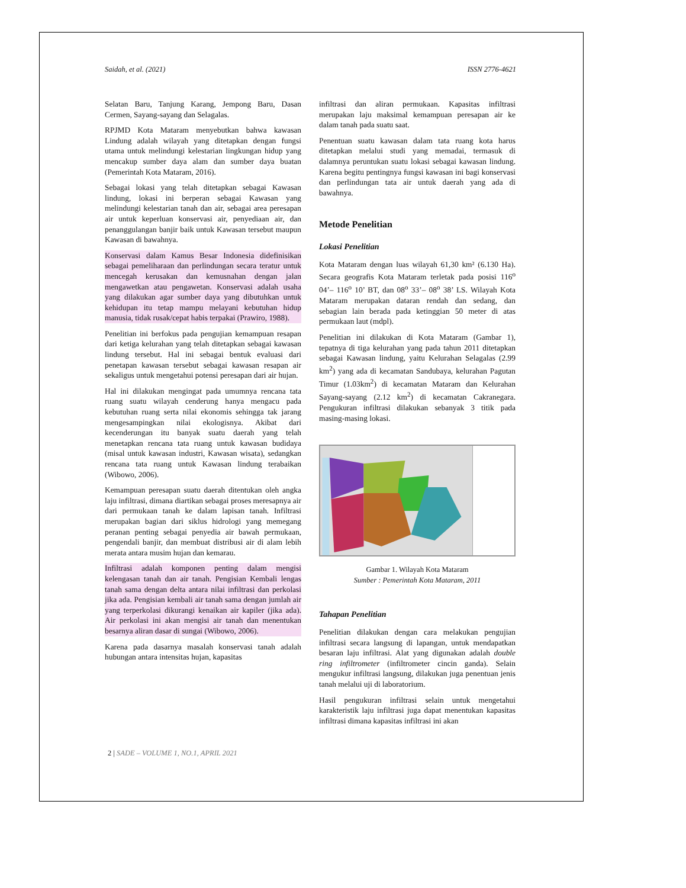Saidah, et al. (2021) ISSN 2776-4621
Selatan Baru, Tanjung Karang, Jempong Baru, Dasan Cermen, Sayang-sayang dan Selagalas.
RPJMD Kota Mataram menyebutkan bahwa kawasan Lindung adalah wilayah yang ditetapkan dengan fungsi utama untuk melindungi kelestarian lingkungan hidup yang mencakup sumber daya alam dan sumber daya buatan (Pemerintah Kota Mataram, 2016).
Sebagai lokasi yang telah ditetapkan sebagai Kawasan lindung, lokasi ini berperan sebagai Kawasan yang melindungi kelestarian tanah dan air, sebagai area peresapan air untuk keperluan konservasi air, penyediaan air, dan penanggulangan banjir baik untuk Kawasan tersebut maupun Kawasan di bawahnya.
Konservasi dalam Kamus Besar Indonesia didefinisikan sebagai pemeliharaan dan perlindungan secara teratur untuk mencegah kerusakan dan kemusnahan dengan jalan mengawetkan atau pengawetan. Konservasi adalah usaha yang dilakukan agar sumber daya yang dibutuhkan untuk kehidupan itu tetap mampu melayani kebutuhan hidup manusia, tidak rusak/cepat habis terpakai (Prawiro, 1988).
Penelitian ini berfokus pada pengujian kemampuan resapan dari ketiga kelurahan yang telah ditetapkan sebagai kawasan lindung tersebut. Hal ini sebagai bentuk evaluasi dari penetapan kawasan tersebut sebagai kawasan resapan air sekaligus untuk mengetahui potensi peresapan dari air hujan.
Hal ini dilakukan mengingat pada umumnya rencana tata ruang suatu wilayah cenderung hanya mengacu pada kebutuhan ruang serta nilai ekonomis sehingga tak jarang mengesampingkan nilai ekologisnya. Akibat dari kecenderungan itu banyak suatu daerah yang telah menetapkan rencana tata ruang untuk kawasan budidaya (misal untuk kawasan industri, Kawasan wisata), sedangkan rencana tata ruang untuk Kawasan lindung terabaikan (Wibowo, 2006).
Kemampuan peresapan suatu daerah ditentukan oleh angka laju infiltrasi, dimana diartikan sebagai proses meresapnya air dari permukaan tanah ke dalam lapisan tanah. Infiltrasi merupakan bagian dari siklus hidrologi yang memegang peranan penting sebagai penyedia air bawah permukaan, pengendali banjir, dan membuat distribusi air di alam lebih merata antara musim hujan dan kemarau.
Infiltrasi adalah komponen penting dalam mengisi kelengasan tanah dan air tanah. Pengisian Kembali lengas tanah sama dengan delta antara nilai infiltrasi dan perkolasi jika ada. Pengisian kembali air tanah sama dengan jumlah air yang terperkolasi dikurangi kenaikan air kapiler (jika ada). Air perkolasi ini akan mengisi air tanah dan menentukan besarnya aliran dasar di sungai (Wibowo, 2006).
Karena pada dasarnya masalah konservasi tanah adalah hubungan antara intensitas hujan, kapasitas
infiltrasi dan aliran permukaan. Kapasitas infiltrasi merupakan laju maksimal kemampuan peresapan air ke dalam tanah pada suatu saat.
Penentuan suatu kawasan dalam tata ruang kota harus ditetapkan melalui studi yang memadai, termasuk di dalamnya peruntukan suatu lokasi sebagai kawasan lindung. Karena begitu pentingnya fungsi kawasan ini bagi konservasi dan perlindungan tata air untuk daerah yang ada di bawahnya.
Metode Penelitian
Lokasi Penelitian
Kota Mataram dengan luas wilayah 61,30 km² (6.130 Ha). Secara geografis Kota Mataram terletak pada posisi 116<sup>o</sup> 04’– 116<sup>o</sup> 10’ BT, dan 08<sup>o</sup> 33’– 08<sup>o</sup> 38’ LS. Wilayah Kota Mataram merupakan dataran rendah dan sedang, dan sebagian lain berada pada ketinggian 50 meter di atas permukaan laut (mdpl).
Penelitian ini dilakukan di Kota Mataram (Gambar 1), tepatnya di tiga kelurahan yang pada tahun 2011 ditetapkan sebagai Kawasan lindung, yaitu Kelurahan Selagalas (2.99 km<sup>2</sup>) yang ada di kecamatan Sandubaya, kelurahan Pagutan Timur (1.03km<sup>2</sup>) di kecamatan Mataram dan Kelurahan Sayang-sayang (2.12 km<sup>2</sup>) di kecamatan Cakranegara. Pengukuran infiltrasi dilakukan sebanyak 3 titik pada masing-masing lokasi.
Gambar 1. Wilayah Kota Mataram
Sumber : Pemerintah Kota Mataram, 2011
Tahapan Penelitian
Penelitian dilakukan dengan cara melakukan pengujian infiltrasi secara langsung di lapangan, untuk mendapatkan besaran laju infiltrasi. Alat yang digunakan adalah double ring infiltrometer (infiltrometer cincin ganda). Selain mengukur infiltrasi langsung, dilakukan juga penentuan jenis tanah melalui uji di laboratorium.
Hasil pengukuran infiltrasi selain untuk mengetahui karakteristik laju infiltrasi juga dapat menentukan kapasitas infiltrasi dimana kapasitas infiltrasi ini akan
2 | SADE – VOLUME 1, NO.1, APRIL 2021